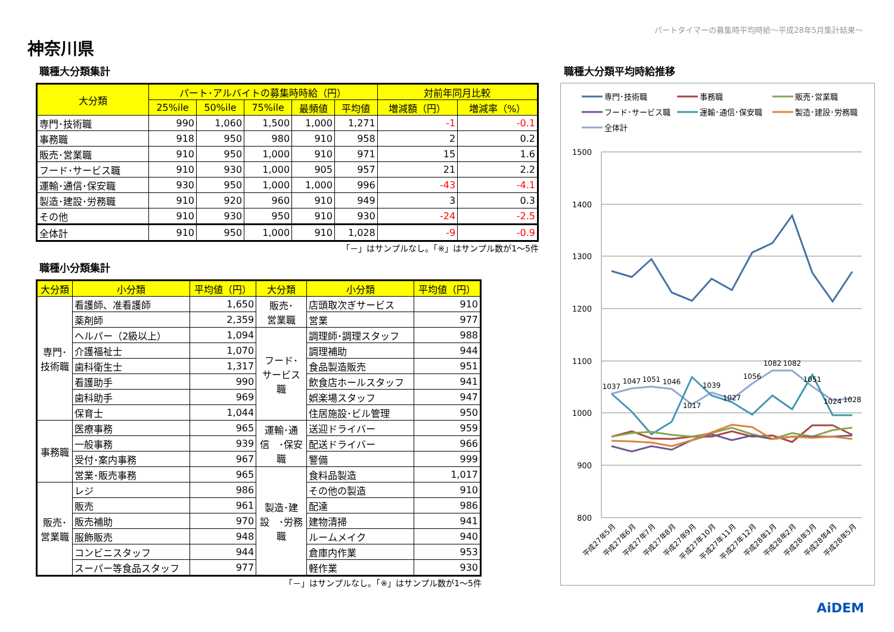神奈川県
パートタイマーの募集時平均時給～平成28年5月集計結果～
職種大分類集計
| 大分類 | パート･アルバイトの募集時時給（円） | | | | | 対前年同月比較 | |
| --- | --- | --- | --- | --- | --- | --- | --- |
| | 25%ile | 50%ile | 75%ile | 最頻値 | 平均値 | 増減額（円） | 増減率（%） |
| 専門･技術職 | 990 | 1,060 | 1,500 | 1,000 | 1,271 | -1 | -0.1 |
| 事務職 | 918 | 950 | 980 | 910 | 958 | 2 | 0.2 |
| 販売･営業職 | 910 | 950 | 1,000 | 910 | 971 | 15 | 1.6 |
| フード･サービス職 | 910 | 930 | 1,000 | 905 | 957 | 21 | 2.2 |
| 運輸･通信･保安職 | 930 | 950 | 1,000 | 1,000 | 996 | -43 | -4.1 |
| 製造･建設･労務職 | 910 | 920 | 960 | 910 | 949 | 3 | 0.3 |
| その他 | 910 | 930 | 950 | 910 | 930 | -24 | -2.5 |
| 全体計 | 910 | 950 | 1,000 | 910 | 1,028 | -9 | -0.9 |
「－」はサンプルなし。「※」はサンプル数が1～5件
職種小分類集計
| 大分類 | 小分類 | 平均値（円） | 大分類 | 小分類 | 平均値（円） |
| --- | --- | --- | --- | --- | --- |
| 専門･ 技術職 | 看護師、准看護師 | 1,650 | 販売･ 営業職 | 店頭取次ぎサービス | 910 |
| | 薬剤師 | 2,359 | | 営業 | 977 |
| | ヘルパー（2級以上） | 1,094 | フード･ サービス 職 | 調理師･調理スタッフ | 988 |
| | 介護福祉士 | 1,070 | | 調理補助 | 944 |
| | 歯科衛生士 | 1,317 | | 食品製造販売 | 951 |
| | 看護助手 | 990 | | 飲食店ホールスタッフ | 941 |
| | 歯科助手 | 969 | | 娯楽場スタッフ | 947 |
| | 保育士 | 1,044 | | 住居施設･ビル管理 | 950 |
| 事務職 | 医療事務 | 965 | 運輸･通 信 ･保安 職 | 送迎ドライバー | 959 |
| | 一般事務 | 939 | | 配送ドライバー | 966 |
| | 受付･案内事務 | 967 | | 警備 | 999 |
| | 営業･販売事務 | 965 | 製造･建 設 ･労務 職 | 食料品製造 | 1,017 |
| 販売･ 営業職 | レジ | 986 | | その他の製造 | 910 |
| | 販売 | 961 | | 配達 | 986 |
| | 販売補助 | 970 | | 建物清掃 | 941 |
| | 服飾販売 | 948 | | ルームメイク | 940 |
| | コンビニスタッフ | 944 | | 倉庫内作業 | 953 |
| | スーパー等食品スタッフ | 977 | | 軽作業 | 930 |
「－」はサンプルなし。「※」はサンプル数が1～5件
職種大分類平均時給推移
専門･技術職
事務職
販売･営業職
フード･サービス職
運輸･通信･保安職
製造･建設･労務職
全体計
1500
1400
1300
1200
1100
1000
900
800
1037
1047
1051
1046
1017
1039
1027
1056
1082
1082
1051
1024
1028
平成27年5月
平成27年6月
平成27年7月
平成27年8月
平成27年9月
平成27年10月
平成27年11月
平成27年12月
平成28年1月
平成28年2月
平成28年3月
平成28年4月
平成28年5月
AiDEM